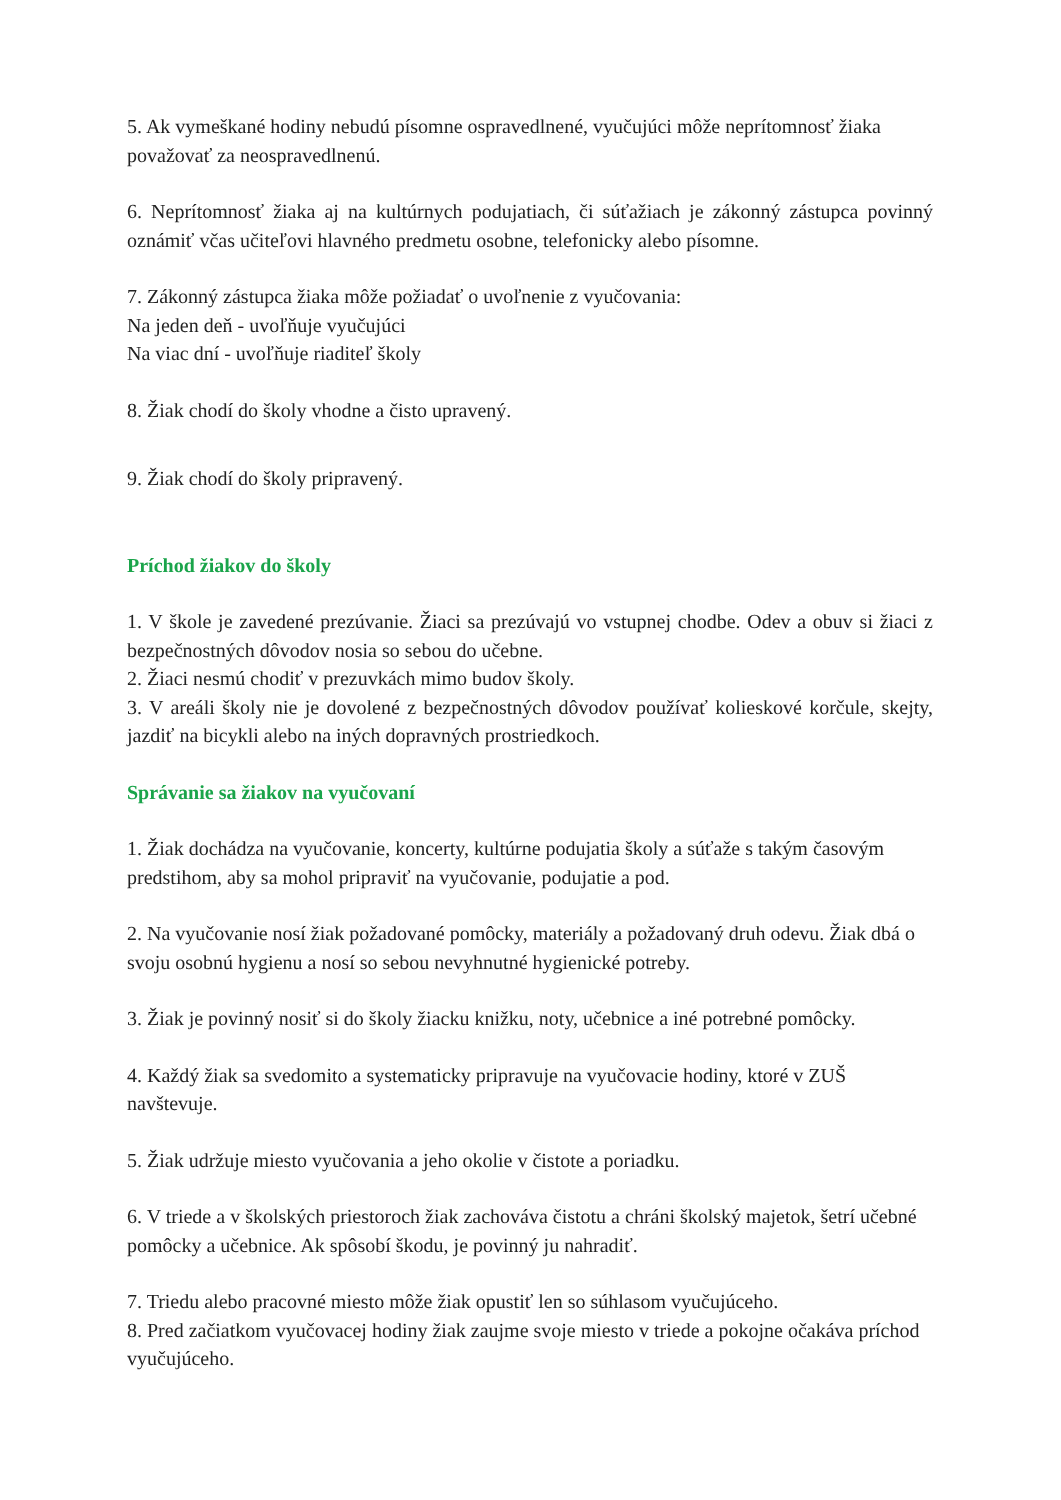5. Ak vymeškané hodiny nebudú písomne ospravedlnené, vyučujúci môže neprítomnosť žiaka považovať za neospravedlnenú.
6. Neprítomnosť žiaka aj na kultúrnych podujatiach, či súťažiach je zákonný zástupca povinný oznámiť včas učiteľovi hlavného predmetu osobne, telefonicky alebo písomne.
7. Zákonný zástupca žiaka môže požiadať o uvoľnenie z vyučovania:
Na jeden deň - uvoľňuje vyučujúci
Na viac dní - uvoľňuje riaditeľ školy
8. Žiak chodí do školy vhodne a čisto upravený.
9. Žiak chodí do školy pripravený.
Príchod žiakov do školy
1. V škole je zavedené prezúvanie. Žiaci sa prezúvajú vo vstupnej chodbe. Odev a obuv si žiaci z bezpečnostných dôvodov nosia so sebou do učebne.
2. Žiaci nesmú chodiť v prezuvkách mimo budov školy.
3. V areáli školy nie je dovolené z bezpečnostných dôvodov používať kolieskové korčule, skejty, jazdiť na bicykli alebo na iných dopravných prostriedkoch.
Správanie sa žiakov na vyučovaní
1. Žiak dochádza na vyučovanie, koncerty, kultúrne podujatia školy a súťaže s takým časovým predstihom, aby sa mohol pripraviť na vyučovanie, podujatie a pod.
2. Na vyučovanie nosí žiak požadované pomôcky, materiály a požadovaný druh odevu. Žiak dbá o svoju osobnú hygienu a nosí so sebou nevyhnutné hygienické potreby.
3. Žiak je povinný nosiť si do školy žiacku knižku, noty, učebnice a iné potrebné pomôcky.
4. Každý žiak sa svedomito a systematicky pripravuje na vyučovacie hodiny, ktoré v ZUŠ navštevuje.
5. Žiak udržuje miesto vyučovania a jeho okolie v čistote a poriadku.
6. V triede a v školských priestoroch žiak zachováva čistotu a chráni školský majetok, šetrí učebné pomôcky a učebnice. Ak spôsobí škodu, je povinný ju nahradiť.
7. Triedu alebo pracovné miesto môže žiak opustiť len so súhlasom vyučujúceho.
8. Pred začiatkom vyučovacej hodiny žiak zaujme svoje miesto v triede a pokojne očakáva príchod vyučujúceho.